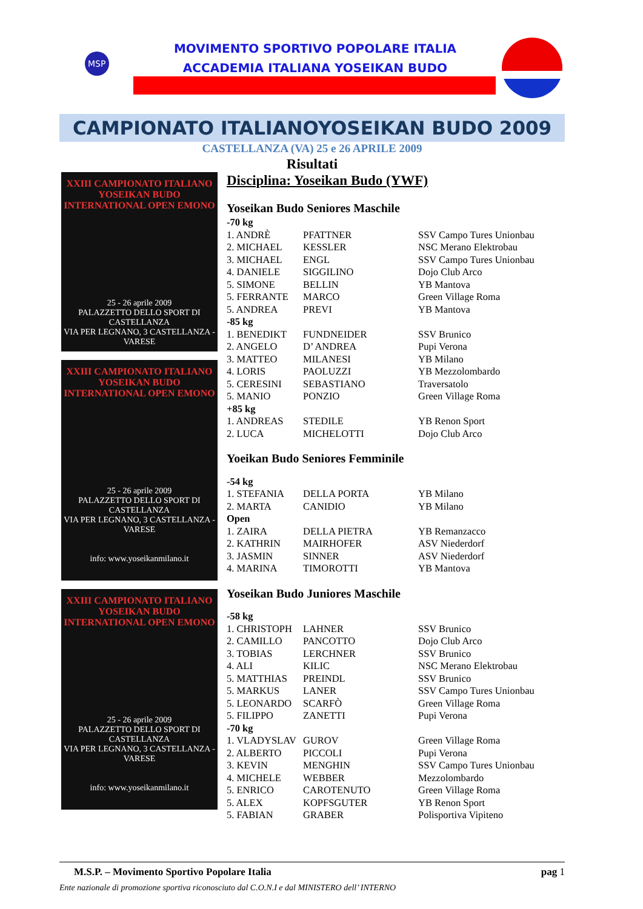MSP
MOVIMENTO SPORTIVO POPOLARE ITALIA
ACCADEMIA ITALIANA YOSEIKAN BUDO
CAMPIONATO ITALIANOYOSEIKAN BUDO 2009
CASTELLANZA (VA) 25 e 26 APRILE 2009
Risultati
XXIII CAMPIONATO ITALIANO
YOSEIKAN BUDO INTERNATIONAL OPEN EMONO
25 - 26 aprile 2009
PALAZZETTO DELLO SPORT DI CASTELLANZA
VIA PER LEGNANO, 3 CASTELLANZA - VARESE
XXIII CAMPIONATO ITALIANO
YOSEIKAN BUDO INTERNATIONAL OPEN EMONO
25 - 26 aprile 2009
PALAZZETTO DELLO SPORT DI CASTELLANZA
VIA PER LEGNANO, 3 CASTELLANZA - VARESE
info: www.yoseikanmilano.it
XXIII CAMPIONATO ITALIANO
YOSEIKAN BUDO INTERNATIONAL OPEN EMONO
25 - 26 aprile 2009
PALAZZETTO DELLO SPORT DI CASTELLANZA
VIA PER LEGNANO, 3 CASTELLANZA - VARESE
info: www.yoseikanmilano.it
Disciplina: Yoseikan Budo (YWF)
Yoseikan Budo Seniores Maschile
| -70 kg | | |
| 1. ANDRÈ | PFATTNER | SSV Campo Tures Unionbau |
| 2. MICHAEL | KESSLER | NSC Merano Elektrobau |
| 3. MICHAEL | ENGL | SSV Campo Tures Unionbau |
| 4. DANIELE | SIGGILINO | Dojo Club Arco |
| 5. SIMONE | BELLIN | YB Mantova |
| 5. FERRANTE | MARCO | Green Village Roma |
| 5. ANDREA | PREVI | YB Mantova |
| -85 kg | | |
| 1. BENEDIKT | FUNDNEIDER | SSV Brunico |
| 2. ANGELO | D’ ANDREA | Pupi Verona |
| 3. MATTEO | MILANESI | YB Milano |
| 4. LORIS | PAOLUZZI | YB Mezzolombardo |
| 5. CERESINI | SEBASTIANO | Traversatolo |
| 5. MANIO | PONZIO | Green Village Roma |
| +85 kg | | |
| 1. ANDREAS | STEDILE | YB Renon Sport |
| 2. LUCA | MICHELOTTI | Dojo Club Arco |
Yoeikan Budo Seniores Femminile
| -54 kg | | |
| 1. STEFANIA | DELLA PORTA | YB Milano |
| 2. MARTA | CANIDIO | YB Milano |
| Open | | |
| 1. ZAIRA | DELLA PIETRA | YB Remanzacco |
| 2. KATHRIN | MAIRHOFER | ASV Niederdorf |
| 3. JASMIN | SINNER | ASV Niederdorf |
| 4. MARINA | TIMOROTTI | YB Mantova |
Yoseikan Budo Juniores Maschile
| -58 kg | | |
| 1. CHRISTOPH | LAHNER | SSV Brunico |
| 2. CAMILLO | PANCOTTO | Dojo Club Arco |
| 3. TOBIAS | LERCHNER | SSV Brunico |
| 4. ALI | KILIC | NSC Merano Elektrobau |
| 5. MATTHIAS | PREINDL | SSV Brunico |
| 5. MARKUS | LANER | SSV Campo Tures Unionbau |
| 5. LEONARDO | SCARFÒ | Green Village Roma |
| 5. FILIPPO | ZANETTI | Pupi Verona |
| -70 kg | | |
| 1. VLADYSLAV | GUROV | Green Village Roma |
| 2. ALBERTO | PICCOLI | Pupi Verona |
| 3. KEVIN | MENGHIN | SSV Campo Tures Unionbau |
| 4. MICHELE | WEBBER | Mezzolombardo |
| 5. ENRICO | CAROTENUTO | Green Village Roma |
| 5. ALEX | KOPFSGUTER | YB Renon Sport |
| 5. FABIAN | GRABER | Polisportiva Vipiteno |
pag 1 M.S.P. – Movimento Sportivo Popolare Italia
Ente nazionale di promozione sportiva riconosciuto dal C.O.N.I e dal MINISTERO dell’ INTERNO